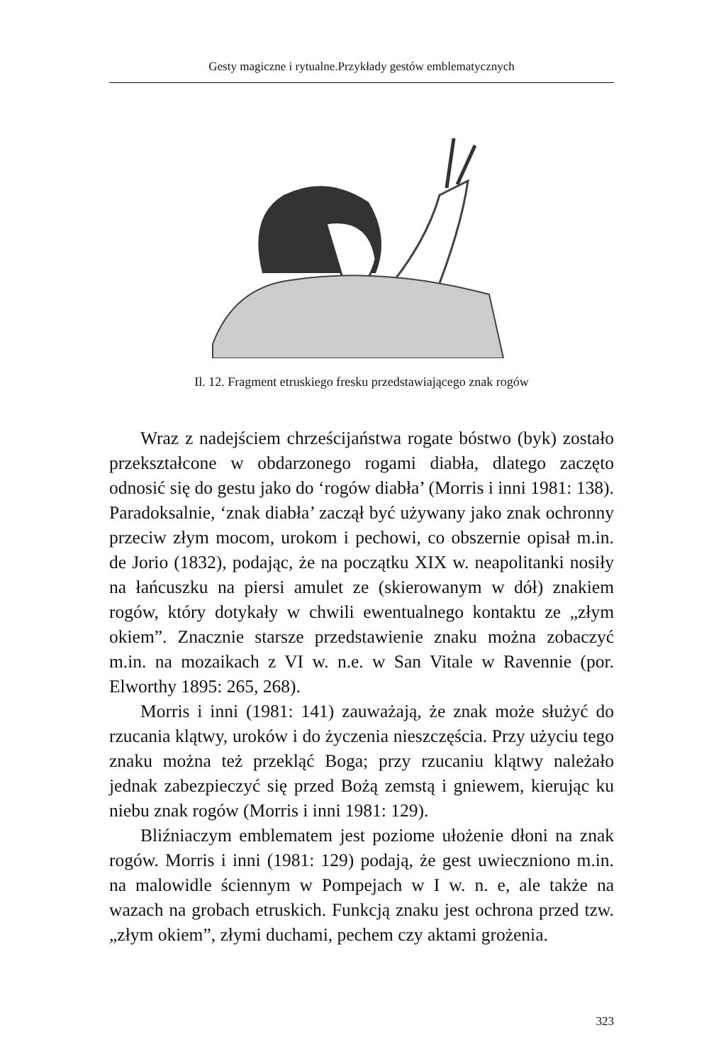Gesty magiczne i rytualne.Przykłady gestów emblematycznych
Il. 12. Fragment etruskiego fresku przedstawiającego znak rogów
Wraz z nadejściem chrześcijaństwa rogate bóstwo (byk) zostało przekształcone w obdarzonego rogami diabła, dlatego zaczęto odnosić się do gestu jako do ‘rogów diabła’ (Morris i inni 1981: 138). Paradoksalnie, ‘znak diabła’ zaczął być używany jako znak ochronny przeciw złym mocom, urokom i pechowi, co obszernie opisał m.in. de Jorio (1832), podając, że na początku XIX w. neapolitanki nosiły na łańcuszku na piersi amulet ze (skierowanym w dół) znakiem rogów, który dotykały w chwili ewentualnego kontaktu ze „złym okiem”. Znacznie starsze przedstawienie znaku można zobaczyć m.in. na mozaikach z VI w. n.e. w San Vitale w Ravennie (por. Elworthy 1895: 265, 268).
Morris i inni (1981: 141) zauważają, że znak może służyć do rzucania klątwy, uroków i do życzenia nieszczęścia. Przy użyciu tego znaku można też przekląć Boga; przy rzucaniu klątwy należało jednak zabezpieczyć się przed Bożą zemstą i gniewem, kierując ku niebu znak rogów (Morris i inni 1981: 129).
Bliźniaczym emblematem jest poziome ułożenie dłoni na znak rogów. Morris i inni (1981: 129) podają, że gest uwieczniono m.in. na malowidle ściennym w Pompejach w I w. n. e, ale także na wazach na grobach etruskich. Funkcją znaku jest ochrona przed tzw. „złym okiem”, złymi duchami, pechem czy aktami grożenia.
323